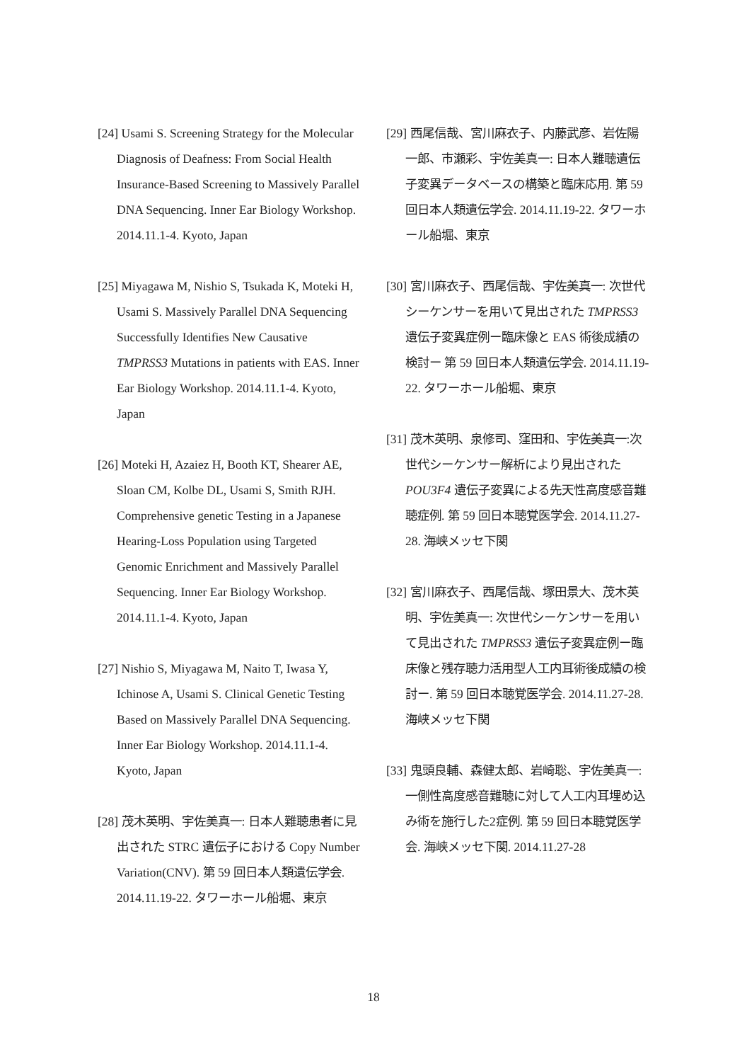[24] Usami S. Screening Strategy for the Molecular Diagnosis of Deafness: From Social Health Insurance-Based Screening to Massively Parallel DNA Sequencing. Inner Ear Biology Workshop. 2014.11.1-4. Kyoto, Japan
[25] Miyagawa M, Nishio S, Tsukada K, Moteki H, Usami S. Massively Parallel DNA Sequencing Successfully Identifies New Causative TMPRSS3 Mutations in patients with EAS. Inner Ear Biology Workshop. 2014.11.1-4. Kyoto, Japan
[26] Moteki H, Azaiez H, Booth KT, Shearer AE, Sloan CM, Kolbe DL, Usami S, Smith RJH. Comprehensive genetic Testing in a Japanese Hearing-Loss Population using Targeted Genomic Enrichment and Massively Parallel Sequencing. Inner Ear Biology Workshop. 2014.11.1-4. Kyoto, Japan
[27] Nishio S, Miyagawa M, Naito T, Iwasa Y, Ichinose A, Usami S. Clinical Genetic Testing Based on Massively Parallel DNA Sequencing. Inner Ear Biology Workshop. 2014.11.1-4. Kyoto, Japan
[28] 茂木英明、宇佐美真一: 日本人難聴患者に見出された STRC 遺伝子における Copy Number Variation(CNV). 第 59 回日本人類遺伝学会. 2014.11.19-22. タワーホール船堀、東京
[29] 西尾信哉、宮川麻衣子、内藤武彦、岩佐陽一郎、市瀬彩、宇佐美真一: 日本人難聴遺伝子変異データベースの構築と臨床応用. 第 59 回日本人類遺伝学会. 2014.11.19-22. タワーホール船堀、東京
[30] 宮川麻衣子、西尾信哉、宇佐美真一: 次世代シーケンサーを用いて見出された TMPRSS3 遺伝子変異症例ー臨床像と EAS 術後成績の検討ー 第 59 回日本人類遺伝学会. 2014.11.19-22. タワーホール船堀、東京
[31] 茂木英明、泉修司、窪田和、宇佐美真一:次世代シーケンサー解析により見出された POU3F4 遺伝子変異による先天性高度感音難聴症例. 第 59 回日本聴覚医学会. 2014.11.27-28. 海峡メッセ下関
[32] 宮川麻衣子、西尾信哉、塚田景大、茂木英明、宇佐美真一: 次世代シーケンサーを用いて見出された TMPRSS3 遺伝子変異症例ー臨床像と残存聴力活用型人工内耳術後成績の検討ー. 第 59 回日本聴覚医学会. 2014.11.27-28. 海峡メッセ下関
[33] 鬼頭良輔、森健太郎、岩崎聡、宇佐美真一: 一側性高度感音難聴に対して人工内耳埋め込み術を施行した2症例. 第 59 回日本聴覚医学会. 海峡メッセ下関. 2014.11.27-28
18